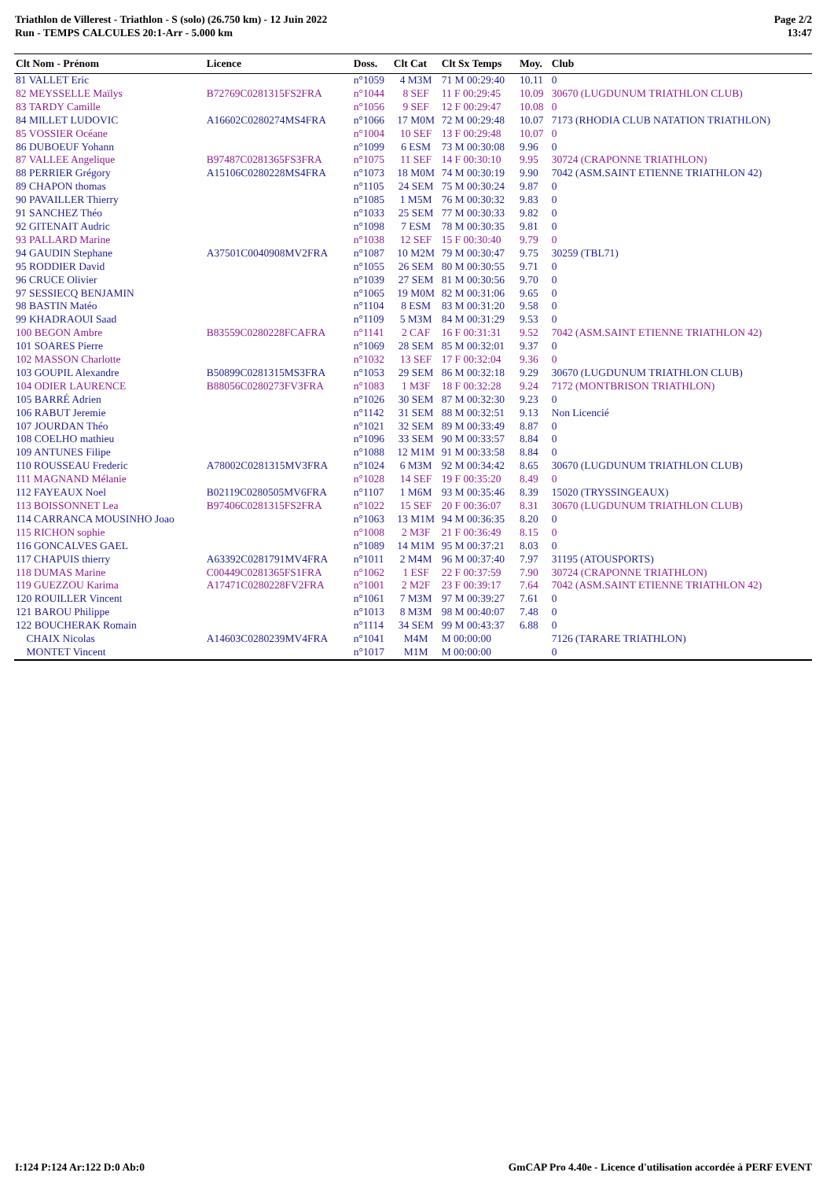Triathlon de Villerest - Triathlon - S (solo) (26.750 km) - 12 Juin 2022
Run - TEMPS CALCULES 20:1-Arr - 5.000 km
Page 2/2
13:47
| Clt Nom - Prénom | Licence | Doss. | Clt Cat | Clt Sx Temps | Moy. | Club |
| --- | --- | --- | --- | --- | --- | --- |
| 81 VALLET Eric | | n°1059 | 4 M3M | 71 M 00:29:40 | 10.11 | 0 |
| 82 MEYSSELLE Maïlys | B72769C0281315FS2FRA | n°1044 | 8 SEF | 11 F 00:29:45 | 10.09 | 30670 (LUGDUNUM TRIATHLON CLUB) |
| 83 TARDY Camille | | n°1056 | 9 SEF | 12 F 00:29:47 | 10.08 | 0 |
| 84 MILLET LUDOVIC | A16602C0280274MS4FRA | n°1066 | 17 M0M | 72 M 00:29:48 | 10.07 | 7173 (RHODIA CLUB NATATION TRIATHLON) |
| 85 VOSSIER Océane | | n°1004 | 10 SEF | 13 F 00:29:48 | 10.07 | 0 |
| 86 DUBOEUF Yohann | | n°1099 | 6 ESM | 73 M 00:30:08 | 9.96 | 0 |
| 87 VALLEE Angelique | B97487C0281365FS3FRA | n°1075 | 11 SEF | 14 F 00:30:10 | 9.95 | 30724 (CRAPONNE TRIATHLON) |
| 88 PERRIER Grégory | A15106C0280228MS4FRA | n°1073 | 18 M0M | 74 M 00:30:19 | 9.90 | 7042 (ASM.SAINT ETIENNE TRIATHLON 42) |
| 89 CHAPON thomas | | n°1105 | 24 SEM | 75 M 00:30:24 | 9.87 | 0 |
| 90 PAVAILLER Thierry | | n°1085 | 1 M5M | 76 M 00:30:32 | 9.83 | 0 |
| 91 SANCHEZ Théo | | n°1033 | 25 SEM | 77 M 00:30:33 | 9.82 | 0 |
| 92 GITENAIT Audric | | n°1098 | 7 ESM | 78 M 00:30:35 | 9.81 | 0 |
| 93 PALLARD Marine | | n°1038 | 12 SEF | 15 F 00:30:40 | 9.79 | 0 |
| 94 GAUDIN Stephane | A37501C0040908MV2FRA | n°1087 | 10 M2M | 79 M 00:30:47 | 9.75 | 30259 (TBL71) |
| 95 RODDIER David | | n°1055 | 26 SEM | 80 M 00:30:55 | 9.71 | 0 |
| 96 CRUCE Olivier | | n°1039 | 27 SEM | 81 M 00:30:56 | 9.70 | 0 |
| 97 SESSIECQ BENJAMIN | | n°1065 | 19 M0M | 82 M 00:31:06 | 9.65 | 0 |
| 98 BASTIN Matéo | | n°1104 | 8 ESM | 83 M 00:31:20 | 9.58 | 0 |
| 99 KHADRAOUI Saad | | n°1109 | 5 M3M | 84 M 00:31:29 | 9.53 | 0 |
| 100 BEGON Ambre | B83559C0280228FCAFRA | n°1141 | 2 CAF | 16 F 00:31:31 | 9.52 | 7042 (ASM.SAINT ETIENNE TRIATHLON 42) |
| 101 SOARES Pierre | | n°1069 | 28 SEM | 85 M 00:32:01 | 9.37 | 0 |
| 102 MASSON Charlotte | | n°1032 | 13 SEF | 17 F 00:32:04 | 9.36 | 0 |
| 103 GOUPIL Alexandre | B50899C0281315MS3FRA | n°1053 | 29 SEM | 86 M 00:32:18 | 9.29 | 30670 (LUGDUNUM TRIATHLON CLUB) |
| 104 ODIER LAURENCE | B88056C0280273FV3FRA | n°1083 | 1 M3F | 18 F 00:32:28 | 9.24 | 7172 (MONTBRISON TRIATHLON) |
| 105 BARRÉ Adrien | | n°1026 | 30 SEM | 87 M 00:32:30 | 9.23 | 0 |
| 106 RABUT Jeremie | | n°1142 | 31 SEM | 88 M 00:32:51 | 9.13 | Non Licencié |
| 107 JOURDAN Théo | | n°1021 | 32 SEM | 89 M 00:33:49 | 8.87 | 0 |
| 108 COELHO mathieu | | n°1096 | 33 SEM | 90 M 00:33:57 | 8.84 | 0 |
| 109 ANTUNES Filipe | | n°1088 | 12 M1M | 91 M 00:33:58 | 8.84 | 0 |
| 110 ROUSSEAU Frederic | A78002C0281315MV3FRA | n°1024 | 6 M3M | 92 M 00:34:42 | 8.65 | 30670 (LUGDUNUM TRIATHLON CLUB) |
| 111 MAGNAND Mélanie | | n°1028 | 14 SEF | 19 F 00:35:20 | 8.49 | 0 |
| 112 FAYEAUX Noel | B02119C0280505MV6FRA | n°1107 | 1 M6M | 93 M 00:35:46 | 8.39 | 15020 (TRYSSINGEAUX) |
| 113 BOISSONNET Lea | B97406C0281315FS2FRA | n°1022 | 15 SEF | 20 F 00:36:07 | 8.31 | 30670 (LUGDUNUM TRIATHLON CLUB) |
| 114 CARRANCA MOUSINHO Joao | | n°1063 | 13 M1M | 94 M 00:36:35 | 8.20 | 0 |
| 115 RICHON sophie | | n°1008 | 2 M3F | 21 F 00:36:49 | 8.15 | 0 |
| 116 GONCALVES GAEL | | n°1089 | 14 M1M | 95 M 00:37:21 | 8.03 | 0 |
| 117 CHAPUIS thierry | A63392C0281791MV4FRA | n°1011 | 2 M4M | 96 M 00:37:40 | 7.97 | 31195 (ATOUSPORTS) |
| 118 DUMAS Marine | C00449C0281365FS1FRA | n°1062 | 1 ESF | 22 F 00:37:59 | 7.90 | 30724 (CRAPONNE TRIATHLON) |
| 119 GUEZZOU Karima | A17471C0280228FV2FRA | n°1001 | 2 M2F | 23 F 00:39:17 | 7.64 | 7042 (ASM.SAINT ETIENNE TRIATHLON 42) |
| 120 ROUILLER Vincent | | n°1061 | 7 M3M | 97 M 00:39:27 | 7.61 | 0 |
| 121 BAROU Philippe | | n°1013 | 8 M3M | 98 M 00:40:07 | 7.48 | 0 |
| 122 BOUCHERAK Romain | | n°1114 | 34 SEM | 99 M 00:43:37 | 6.88 | 0 |
| CHAIX Nicolas | A14603C0280239MV4FRA | n°1041 | M4M | M 00:00:00 | | 7126 (TARARE TRIATHLON) |
| MONTET Vincent | | n°1017 | M1M | M 00:00:00 | | 0 |
I:124 P:124 Ar:122 D:0 Ab:0 GmCAP Pro 4.40e - Licence d'utilisation accordée à PERF EVENT